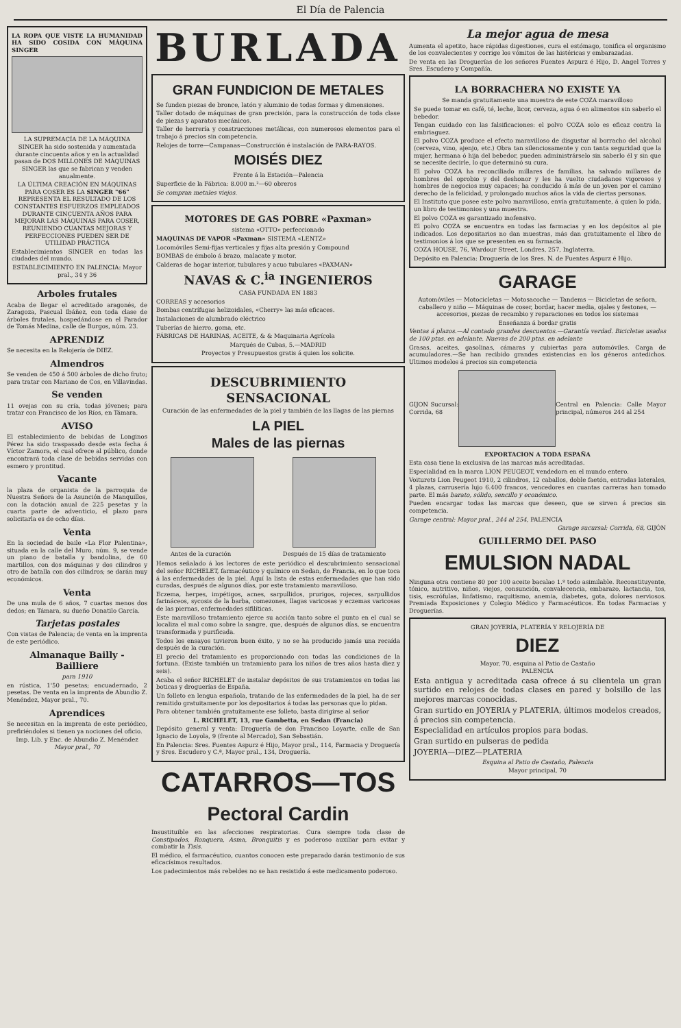El Día de Palencia
LA ROPA QUE VISTE LA HUMANIDAD HA SIDO COSIDA CON MÁQUINA SINGER
LA SUPREMACÍA DE LA MÁQUINA SINGER ha sido sostenida y aumentada durante cincuenta años y en la actualidad pasan de DOS MILLONES DE MÁQUINAS SINGER las que se fabrican y venden anualmente.
LA ÚLTIMA CREACIÓN EN MÁQUINAS PARA COSER ES LA SINGER "66" REPRESENTA EL RESULTADO DE LOS CONSTANTES ESFUERZOS EMPLEADOS DURANTE CINCUENTA AÑOS PARA MEJORAR LAS MÁQUINAS PARA COSER, REUNIENDO CUANTAS MEJORAS Y PERFECCIONES PUEDEN SER DE UTILIDAD PRÁCTICA
Establecimientos SINGER en todas las ciudades del mundo.
ESTABLECIMIENTO EN PALENCIA: Mayor pral., 34 y 36
Arboles frutales
Acaba de llegar el acreditado aragonés, de Zaragoza, Pascual Ibáñez, con toda clase de árboles frutales, hospedándose en el Parador de Tomás Medina, calle de Burgos, núm. 23.
APRENDIZ
Se necesita en la Relojería de DIEZ.
Almendros
Se venden de 450 á 500 árboles de dicho fruto; para tratar con Mariano de Cos, en Villavindas.
Se venden
11 ovejas con su cría, todas jóvenes; para tratar con Francisco de los Ríos, en Támara.
AVISO
El establecimiento de bebidas de Longinos Pérez ha sido traspasado desde esta fecha á Víctor Zamora, el cual ofrece al público, donde encontrará toda clase de bebidas servidas con esmero y prontitud.
Vacante
la plaza de organista de la parroquia de Nuestra Señora de la Asunción de Manquillos, con la dotación anual de 225 pesetas y la cuarta parte de adventicio, el plazo para solicitarla es de ocho días.
Venta
En la sociedad de baile «La Flor Palentina», situada en la calle del Muro, núm. 9, se vende un piano de batalla y bandolina, de 60 martillos, con dos máquinas y dos cilindros y otro de batalla con dos cilindros; se darán muy económicos.
Venta
De una mula de 6 años, 7 cuartas menos dos dedos; en Támara, su dueño Donatilo García.
Tarjetas postales
Con vistas de Palencia; de venta en la imprenta de este periódico.
Almanaque Bailly - Bailliere
para 1910
en rústica, 1'50 pesetas; encuadernado, 2 pesetas. De venta en la imprenta de Abundio Z. Menéndez, Mayor pral., 70.
Aprendices
Se necesitan en la imprenta de este periódico, prefiriéndoles si tienen ya nociones del oficio.
Imp. Lib. y Enc. de Abundio Z. Menéndez Mayor pral., 70
BURLADA
GRAN FUNDICION DE METALES
Se funden piezas de bronce, latón y aluminio de todas formas y dimensiones.
Taller dotado de máquinas de gran precisión, para la construcción de toda clase de piezas y aparatos mecánicos.
Taller de herrería y construcciones metálicas, con numerosos elementos para el trabajo á precios sin competencia.
Relojes de torre—Campanas—Construcción é instalación de PARA-RAYOS.
MOISÉS DIEZ
Frente á la Estación—Palencia
Superficie de la Fábrica: 8.000 m.²—60 obreros
Se compran metales viejos.
MOTORES DE GAS POBRE «Paxman»
sistema «OTTO» perfeccionado
MAQUINAS DE VAPOR «Paxman» SISTEMA «LENTZ»
Locomóviles Semi-fijas verticales y fijas alta presión y Compound
BOMBAS de émbolo á brazo, malacate y motor.
Calderas de hogar interior, tubulares y acuo tubulares «PAXMAN»
NAVAS & C.<sup>ia</sup> INGENIEROS
CASA FUNDADA EN 1883
CORREAS y accesorios
Bombas centrífugas helizoidales, «Cherry» las más eficaces.
Instalaciones de alumbrado eléctrico
Tuberías de hierro, goma, etc.
FÁBRICAS DE HARINAS, ACEITE, & & Maquinaria Agrícola
Marqués de Cubas, 5.—MADRID
Proyectos y Presupuestos gratis á quien los solicite.
DESCUBRIMIENTO SENSACIONAL
Curación de las enfermedades de la piel y también de las llagas de las piernas
LA PIEL
Males de las piernas
Antes de la curación Después de 15 días de tratamiento
Hemos señalado á los lectores de este periódico el descubrimiento sensacional del señor RICHELET, farmacéutico y químico en Sedan, de Francia, en lo que toca á las enfermedades de la piel. Aquí la lista de estas enfermedades que han sido curadas, después de algunos días, por este tratamiento maravilloso.
Eczema, herpes, impétigos, acnes, sarpullidos, prurigos, rojeces, sarpullidos farináceos, sycosis de la barba, comezones, llagas varicosas y eczemas varicosas de las piernas, enfermedades sifilíticas.
Este maravilloso tratamiento ejerce su acción tanto sobre el punto en el cual se localiza el mal como sobre la sangre, que, después de algunos días, se encuentra transformada y purificada.
Todos los ensayos tuvieron buen éxito, y no se ha producido jamás una recaída después de la curación.
El precio del tratamiento es proporcionado con todas las condiciones de la fortuna. (Existe también un tratamiento para los niños de tres años hasta diez y seis).
Acaba el señor RICHELET de instalar depósitos de sus tratamientos en todas las boticas y droguerías de España.
Un folleto en lengua española, tratando de las enfermedades de la piel, ha de ser remitido gratuitamente por los depositarios á todas las personas que lo pidan.
Para obtener también gratuitamente ese folleto, basta dirigirse al señor
L. RICHELET, 13, rue Gambetta, en Sedan (Francia)
Depósito general y venta: Droguería de don Francisco Loyarte, calle de San Ignacio de Loyola, 9 (frente al Mercado), San Sebastián.
En Palencia: Sres. Fuentes Aspurz é Hijo, Mayor pral., 114, Farmacia y Droguería y Sres. Escudero y C.ª, Mayor pral., 134, Droguería.
CATARROS—TOS
Pectoral Cardin
Insustituible en las afecciones respiratorias. Cura siempre toda clase de Constipados, Ronquera, Asma, Bronquitis y es poderoso auxiliar para evitar y combatir la Tisis.
El médico, el farmacéutico, cuantos conocen este preparado darán testimonio de sus eficacísimos resultados.
Los padecimientos más rebeldes no se han resistido á este medicamento poderoso.
La mejor agua de mesa
Aumenta el apetito, hace rápidas digestiones, cura el estómago, tonifica el organismo de los convalecientes y corrige los vómitos de las histéricas y embarazadas.
De venta en las Droguerías de los señores Fuentes Aspurz é Hijo, D. Angel Torres y Sres. Escudero y Compañía.
LA BORRACHERA NO EXISTE YA
Se manda gratuitamente una muestra de este COZA maravilloso
Se puede tomar en café, té, leche, licor, cerveza, agua ó en alimentos sin saberlo el bebedor.
Tengan cuidado con las falsificaciones: el polvo COZA solo es eficaz contra la embriaguez.
El polvo COZA produce el efecto maravilloso de disgustar al borracho del alcohol (cerveza, vino, ajenjo, etc.) Obra tan silenciosamente y con tanta seguridad que la mujer, hermana ó hija del bebedor, pueden administrárselo sin saberlo él y sin que se necesite decirle, lo que determinó su cura.
El polvo COZA ha reconciliado millares de familias, ha salvado millares de hombres del oprobio y del deshonor y les ha vuelto ciudadanos vigorosos y hombres de negocios muy capaces; ha conducido á más de un joven por el camino derecho de la felicidad, y prolongado muchos años la vida de ciertas personas.
El Instituto que posee este polvo maravilloso, envía gratuitamente, á quien lo pida, un libro de testimonios y una muestra.
El polvo COZA es garantizado inofensivo.
El polvo COZA se encuentra en todas las farmacias y en los depósitos al pie indicados. Los depositarios no dan muestras, más dan gratuitamente el libro de testimonios á los que se presenten en su farmacia.
COZA HOUSE, 76, Wardour Street, Londres, 257, Inglaterra.
Depósito en Palencia: Droguería de los Sres. N. de Fuentes Aspurz é Hijo.
GARAGE
Automóviles — Motocicletas — Motosacoche — Tandems — Bicicletas de señora, caballero y niño — Máquinas de coser, bordar, hacer media, ojales y festones, — accesorios, piezas de recambio y reparaciones en todos los sistemas
Enseñanza á bordar gratis
Ventas á plazos.—Al contado grandes descuentos.—Garantía verdad. Bicicletas usadas de 100 ptas. en adelante. Nuevas de 200 ptas. en adelante
Grasas, aceites, gasolinas, cámaras y cubiertas para automóviles. Carga de acumuladores.—Se han recibido grandes existencias en los géneros antedichos. Ultimos modelos á precios sin competencia
GIJON Sucursal: Corrida, 68
Central en Palencia: Calle Mayor principal, números 244 al 254
EXPORTACION A TODA ESPAÑA
Esta casa tiene la exclusiva de las marcas más acreditadas.
Especialidad en la marca LION PEUGEOT, vendedora en el mundo entero.
Voiturets Lion Peugeot 1910, 2 cilindros, 12 caballos, doble faetón, entradas laterales, 4 plazas, carrusería lujo 6.400 francos, vencedores en cuantas carreras han tomado parte. El más barato, sólido, sencillo y económico.
Pueden encargar todas las marcas que deseen, que se sirven á precios sin competencia.
Garage central: Mayor pral., 244 al 254, PALENCIA
Garage sucursal: Corrida, 68, GIJÓN
GUILLERMO DEL PASO
EMULSION NADAL
Ninguna otra contiene 80 por 100 aceite bacalao 1.º todo asimilable. Reconstituyente, tónico, nutritivo, niños, viejos, consunción, convalecencia, embarazo, lactancia, tos, tisis, escrófulas, linfatismo, raquitismo, anemia, diabetes, gota, dolores nerviosos. Premiada Exposiciones y Colegio Médico y Farmacéuticos. En todas Farmacias y Droguerías.
GRAN JOYERÍA, PLATERÍA Y RELOJERÍA DE
DIEZ
Mayor, 70, esquina al Patio de Castaño
PALENCIA
Esta antigua y acreditada casa ofrece á su clientela un gran surtido en relojes de todas clases en pared y bolsillo de las mejores marcas conocidas.
Gran surtido en JOYERIA y PLATERIA, últimos modelos creados, á precios sin competencia.
Especialidad en artículos propios para bodas.
Gran surtido en pulseras de pedida
JOYERIA—DIEZ—PLATERIA
Esquina al Patio de Castaño, Palencia
Mayor principal, 70